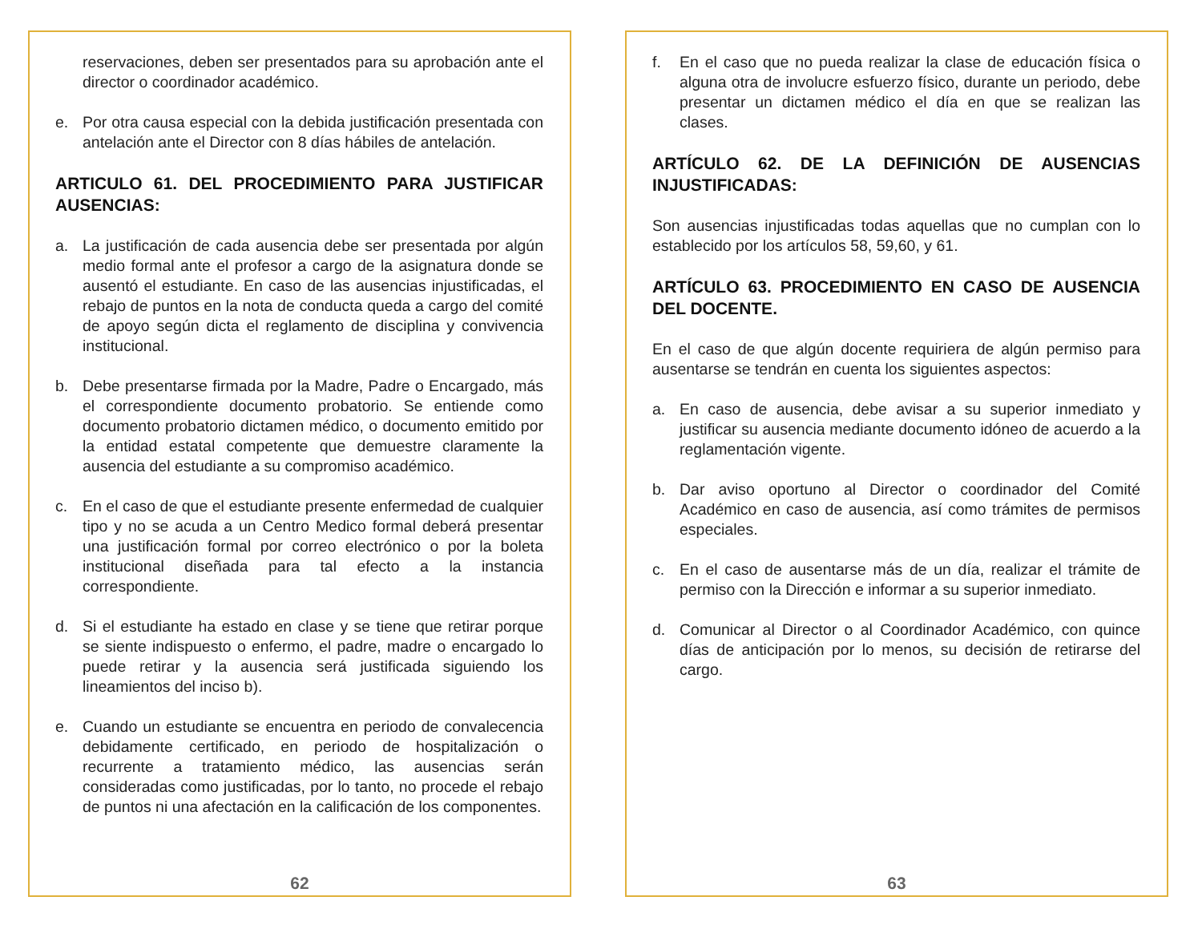reservaciones, deben ser presentados para su aprobación ante el director o coordinador académico.
e. Por otra causa especial con la debida justificación presentada con antelación ante el Director con 8 días hábiles de antelación.
ARTICULO 61. DEL PROCEDIMIENTO PARA JUSTIFICAR AUSENCIAS:
a. La justificación de cada ausencia debe ser presentada por algún medio formal ante el profesor a cargo de la asignatura donde se ausentó el estudiante. En caso de las ausencias injustificadas, el rebajo de puntos en la nota de conducta queda a cargo del comité de apoyo según dicta el reglamento de disciplina y convivencia institucional.
b. Debe presentarse firmada por la Madre, Padre o Encargado, más el correspondiente documento probatorio. Se entiende como documento probatorio dictamen médico, o documento emitido por la entidad estatal competente que demuestre claramente la ausencia del estudiante a su compromiso académico.
c. En el caso de que el estudiante presente enfermedad de cualquier tipo y no se acuda a un Centro Medico formal deberá presentar una justificación formal por correo electrónico o por la boleta institucional diseñada para tal efecto a la instancia correspondiente.
d. Si el estudiante ha estado en clase y se tiene que retirar porque se siente indispuesto o enfermo, el padre, madre o encargado lo puede retirar y la ausencia será justificada siguiendo los lineamientos del inciso b).
e. Cuando un estudiante se encuentra en periodo de convalecencia debidamente certificado, en periodo de hospitalización o recurrente a tratamiento médico, las ausencias serán consideradas como justificadas, por lo tanto, no procede el rebajo de puntos ni una afectación en la calificación de los componentes.
62
f. En el caso que no pueda realizar la clase de educación física o alguna otra de involucre esfuerzo físico, durante un periodo, debe presentar un dictamen médico el día en que se realizan las clases.
ARTÍCULO 62. DE LA DEFINICIÓN DE AUSENCIAS INJUSTIFICADAS:
Son ausencias injustificadas todas aquellas que no cumplan con lo establecido por los artículos 58, 59,60, y 61.
ARTÍCULO 63. PROCEDIMIENTO EN CASO DE AUSENCIA DEL DOCENTE.
En el caso de que algún docente requiriera de algún permiso para ausentarse se tendrán en cuenta los siguientes aspectos:
a. En caso de ausencia, debe avisar a su superior inmediato y justificar su ausencia mediante documento idóneo de acuerdo a la reglamentación vigente.
b. Dar aviso oportuno al Director o coordinador del Comité Académico en caso de ausencia, así como trámites de permisos especiales.
c. En el caso de ausentarse más de un día, realizar el trámite de permiso con la Dirección e informar a su superior inmediato.
d. Comunicar al Director o al Coordinador Académico, con quince días de anticipación por lo menos, su decisión de retirarse del cargo.
63